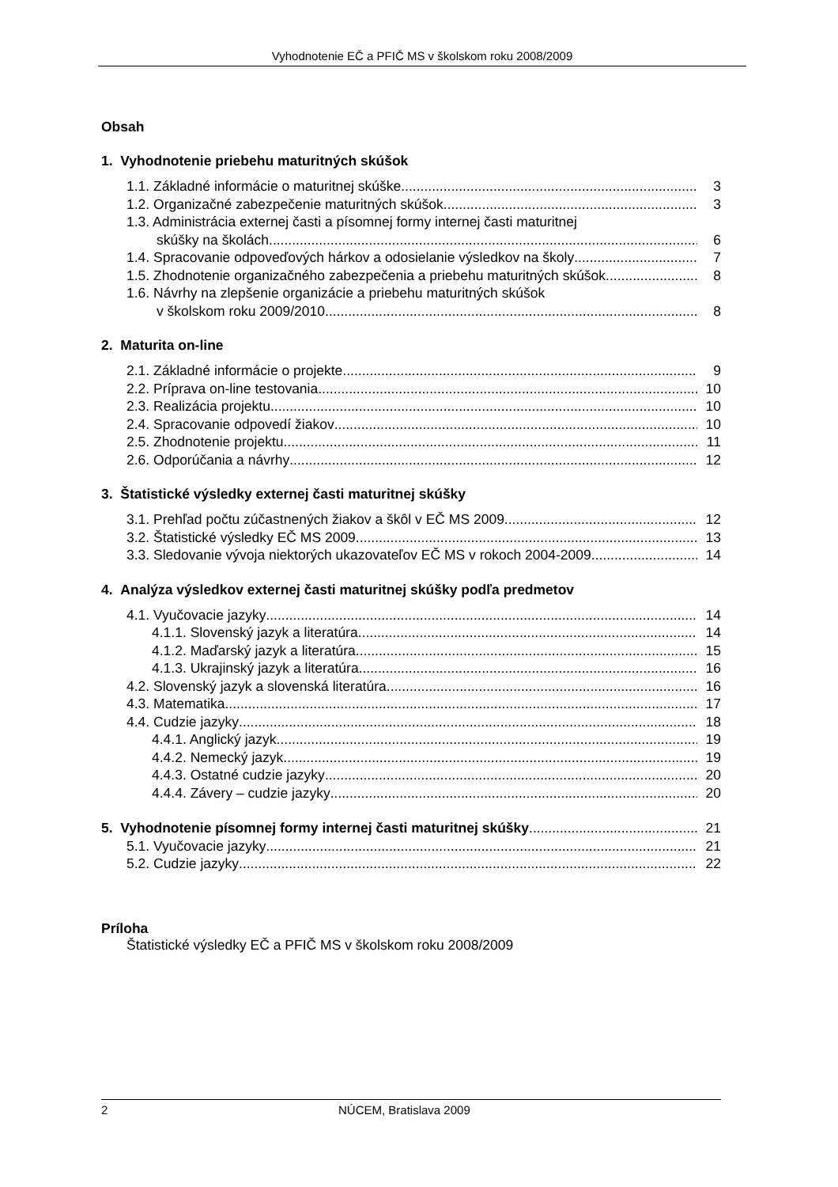Vyhodnotenie EČ a PFIČ MS v školskom roku 2008/2009
Obsah
1. Vyhodnotenie priebehu maturitných skúšok
1.1. Základné informácie o maturitnej skúške 3
1.2. Organizačné zabezpečenie maturitných skúšok 3
1.3. Administrácia externej časti a písomnej formy internej časti maturitnej
skúšky na školách 6
1.4. Spracovanie odpoveďových hárkov a odosielanie výsledkov na školy 7
1.5. Zhodnotenie organizačného zabezpečenia a priebehu maturitných skúšok 8
1.6. Návrhy na zlepšenie organizácie a priebehu maturitných skúšok
v školskom roku 2009/2010 8
2. Maturita on-line
2.1. Základné informácie o projekte 9
2.2. Príprava on-line testovania 10
2.3. Realizácia projektu 10
2.4. Spracovanie odpovedí žiakov 10
2.5. Zhodnotenie projektu 11
2.6. Odporúčania a návrhy 12
3. Štatistické výsledky externej časti maturitnej skúšky
3.1. Prehľad počtu zúčastnených žiakov a škôl v EČ MS 2009 12
3.2. Štatistické výsledky EČ MS 2009 13
3.3. Sledovanie vývoja niektorých ukazovateľov EČ MS v rokoch 2004-2009 14
4. Analýza výsledkov externej časti maturitnej skúšky podľa predmetov
4.1. Vyučovacie jazyky 14
4.1.1. Slovenský jazyk a literatúra 14
4.1.2. Maďarský jazyk a literatúra 15
4.1.3. Ukrajinský jazyk a literatúra 16
4.2. Slovenský jazyk a slovenská literatúra 16
4.3. Matematika 17
4.4. Cudzie jazyky 18
4.4.1. Anglický jazyk 19
4.4.2. Nemecký jazyk 19
4.4.3. Ostatné cudzie jazyky 20
4.4.4. Závery – cudzie jazyky 20
5. Vyhodnotenie písomnej formy internej časti maturitnej skúšky 21
5.1. Vyučovacie jazyky 21
5.2. Cudzie jazyky 22
Príloha
Štatistické výsledky EČ a PFIČ MS v školskom roku 2008/2009
2 NÚCEM, Bratislava 2009